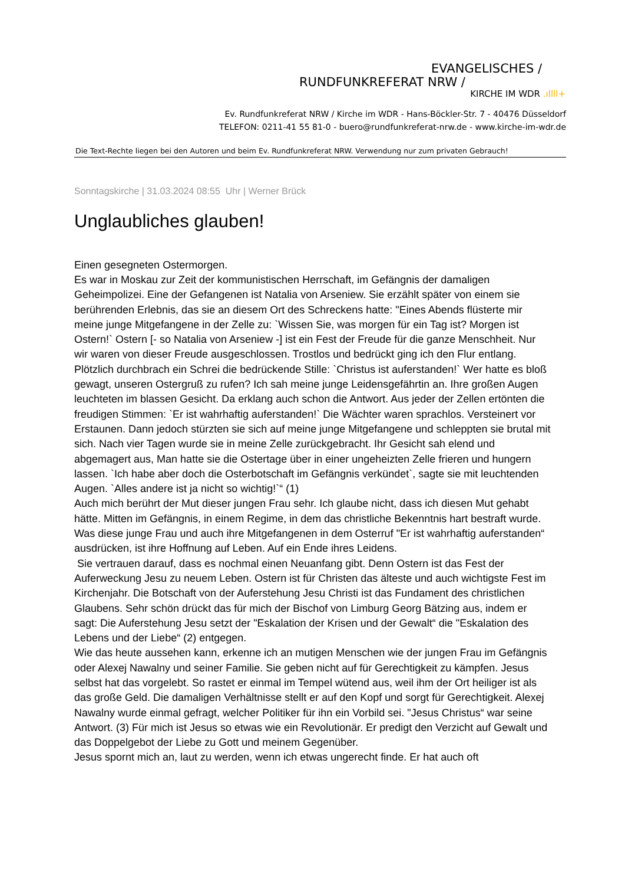EVANGELISCHES /
RUNDFUNKREFERAT NRW /
KIRCHE IM WDR .ıllll+
Ev. Rundfunkreferat NRW / Kirche im WDR - Hans-Böckler-Str. 7 - 40476 Düsseldorf
TELEFON: 0211-41 55 81-0 - buero@rundfunkreferat-nrw.de - www.kirche-im-wdr.de
Die Text-Rechte liegen bei den Autoren und beim Ev. Rundfunkreferat NRW. Verwendung nur zum privaten Gebrauch!
Sonntagskirche | 31.03.2024 08:55 Uhr | Werner Brück
Unglaubliches glauben!
Einen gesegneten Ostermorgen.
Es war in Moskau zur Zeit der kommunistischen Herrschaft, im Gefängnis der damaligen Geheimpolizei. Eine der Gefangenen ist Natalia von Arseniew. Sie erzählt später von einem sie berührenden Erlebnis, das sie an diesem Ort des Schreckens hatte: "Eines Abends flüsterte mir meine junge Mitgefangene in der Zelle zu: `Wissen Sie, was morgen für ein Tag ist? Morgen ist Ostern!` Ostern [- so Natalia von Arseniew -] ist ein Fest der Freude für die ganze Menschheit. Nur wir waren von dieser Freude ausgeschlossen. Trostlos und bedrückt ging ich den Flur entlang. Plötzlich durchbrach ein Schrei die bedrückende Stille: `Christus ist auferstanden!` Wer hatte es bloß gewagt, unseren Ostergruß zu rufen? Ich sah meine junge Leidensgefährtin an. Ihre großen Augen leuchteten im blassen Gesicht. Da erklang auch schon die Antwort. Aus jeder der Zellen ertönten die freudigen Stimmen: `Er ist wahrhaftig auferstanden!` Die Wächter waren sprachlos. Versteinert vor Erstaunen. Dann jedoch stürzten sie sich auf meine junge Mitgefangene und schleppten sie brutal mit sich. Nach vier Tagen wurde sie in meine Zelle zurückgebracht. Ihr Gesicht sah elend und abgemagert aus, Man hatte sie die Ostertage über in einer ungeheizten Zelle frieren und hungern lassen. `Ich habe aber doch die Osterbotschaft im Gefängnis verkündet`, sagte sie mit leuchtenden Augen. `Alles andere ist ja nicht so wichtig!`“ (1)
Auch mich berührt der Mut dieser jungen Frau sehr. Ich glaube nicht, dass ich diesen Mut gehabt hätte. Mitten im Gefängnis, in einem Regime, in dem das christliche Bekenntnis hart bestraft wurde. Was diese junge Frau und auch ihre Mitgefangenen in dem Osterruf "Er ist wahrhaftig auferstanden“ ausdrücken, ist ihre Hoffnung auf Leben. Auf ein Ende ihres Leidens.
Sie vertrauen darauf, dass es nochmal einen Neuanfang gibt. Denn Ostern ist das Fest der Auferweckung Jesu zu neuem Leben. Ostern ist für Christen das älteste und auch wichtigste Fest im Kirchenjahr. Die Botschaft von der Auferstehung Jesu Christi ist das Fundament des christlichen Glaubens. Sehr schön drückt das für mich der Bischof von Limburg Georg Bätzing aus, indem er sagt: Die Auferstehung Jesu setzt der "Eskalation der Krisen und der Gewalt“ die "Eskalation des Lebens und der Liebe“ (2) entgegen.
Wie das heute aussehen kann, erkenne ich an mutigen Menschen wie der jungen Frau im Gefängnis oder Alexej Nawalny und seiner Familie. Sie geben nicht auf für Gerechtigkeit zu kämpfen. Jesus selbst hat das vorgelebt. So rastet er einmal im Tempel wütend aus, weil ihm der Ort heiliger ist als das große Geld. Die damaligen Verhältnisse stellt er auf den Kopf und sorgt für Gerechtigkeit. Alexej Nawalny wurde einmal gefragt, welcher Politiker für ihn ein Vorbild sei. "Jesus Christus“ war seine Antwort. (3) Für mich ist Jesus so etwas wie ein Revolutionär. Er predigt den Verzicht auf Gewalt und das Doppelgebot der Liebe zu Gott und meinem Gegenüber.
Jesus spornt mich an, laut zu werden, wenn ich etwas ungerecht finde. Er hat auch oft